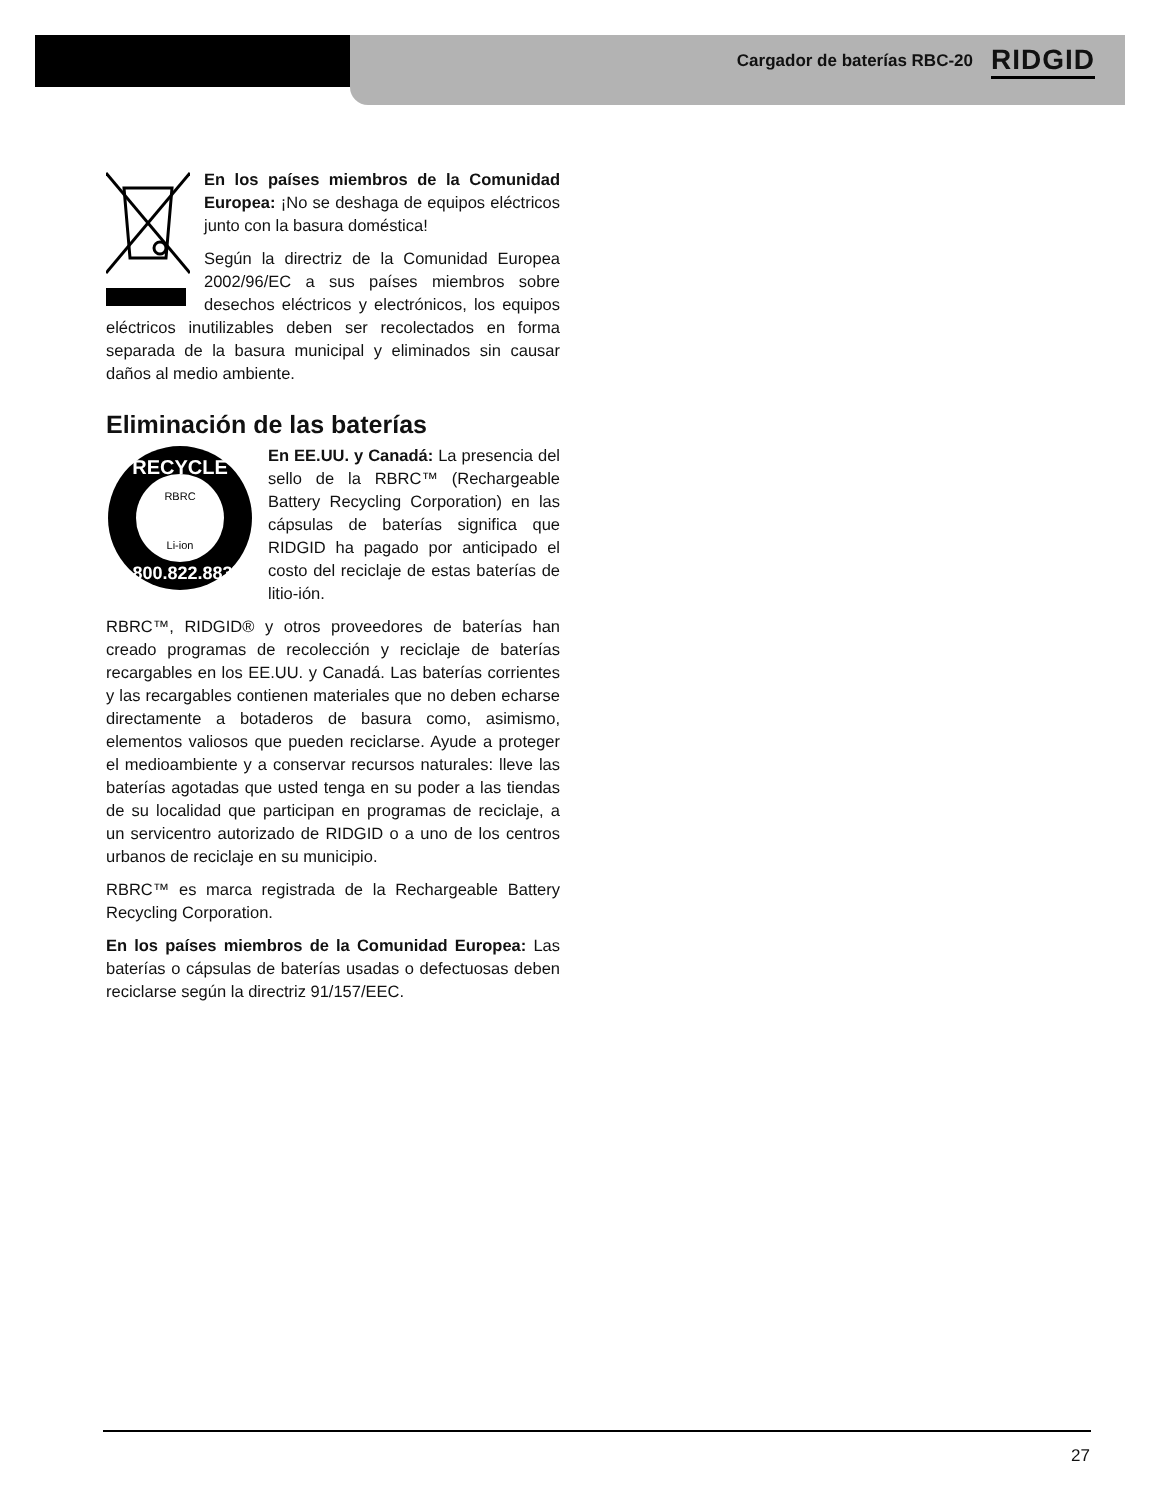Cargador de baterías RBC-20 RIDGID
En los países miembros de la Comunidad Europea: ¡No se deshaga de equipos eléctricos junto con la basura doméstica!
Según la directriz de la Comunidad Europea 2002/96/EC a sus países miembros sobre desechos eléctricos y electrónicos, los equipos eléctricos inutilizables deben ser recolectados en forma separada de la basura municipal y eliminados sin causar daños al medio ambiente.
Eliminación de las baterías
RECYCLE
RBRC
Li-ion
1.800.822.8837
En EE.UU. y Canadá: La presencia del sello de la RBRC™ (Rechargeable Battery Recycling Corporation) en las cápsulas de baterías significa que RIDGID ha pagado por anticipado el costo del reciclaje de estas baterías de litio-ión.
RBRC™, RIDGID® y otros proveedores de baterías han creado programas de recolección y reciclaje de baterías recargables en los EE.UU. y Canadá. Las baterías corrientes y las recargables contienen materiales que no deben echarse directamente a botaderos de basura como, asimismo, elementos valiosos que pueden reciclarse. Ayude a proteger el medioambiente y a conservar recursos naturales: lleve las baterías agotadas que usted tenga en su poder a las tiendas de su localidad que participan en programas de reciclaje, a un servicentro autorizado de RIDGID o a uno de los centros urbanos de reciclaje en su municipio.
RBRC™ es marca registrada de la Rechargeable Battery Recycling Corporation.
En los países miembros de la Comunidad Europea: Las baterías o cápsulas de baterías usadas o defectuosas deben reciclarse según la directriz 91/157/EEC.
27